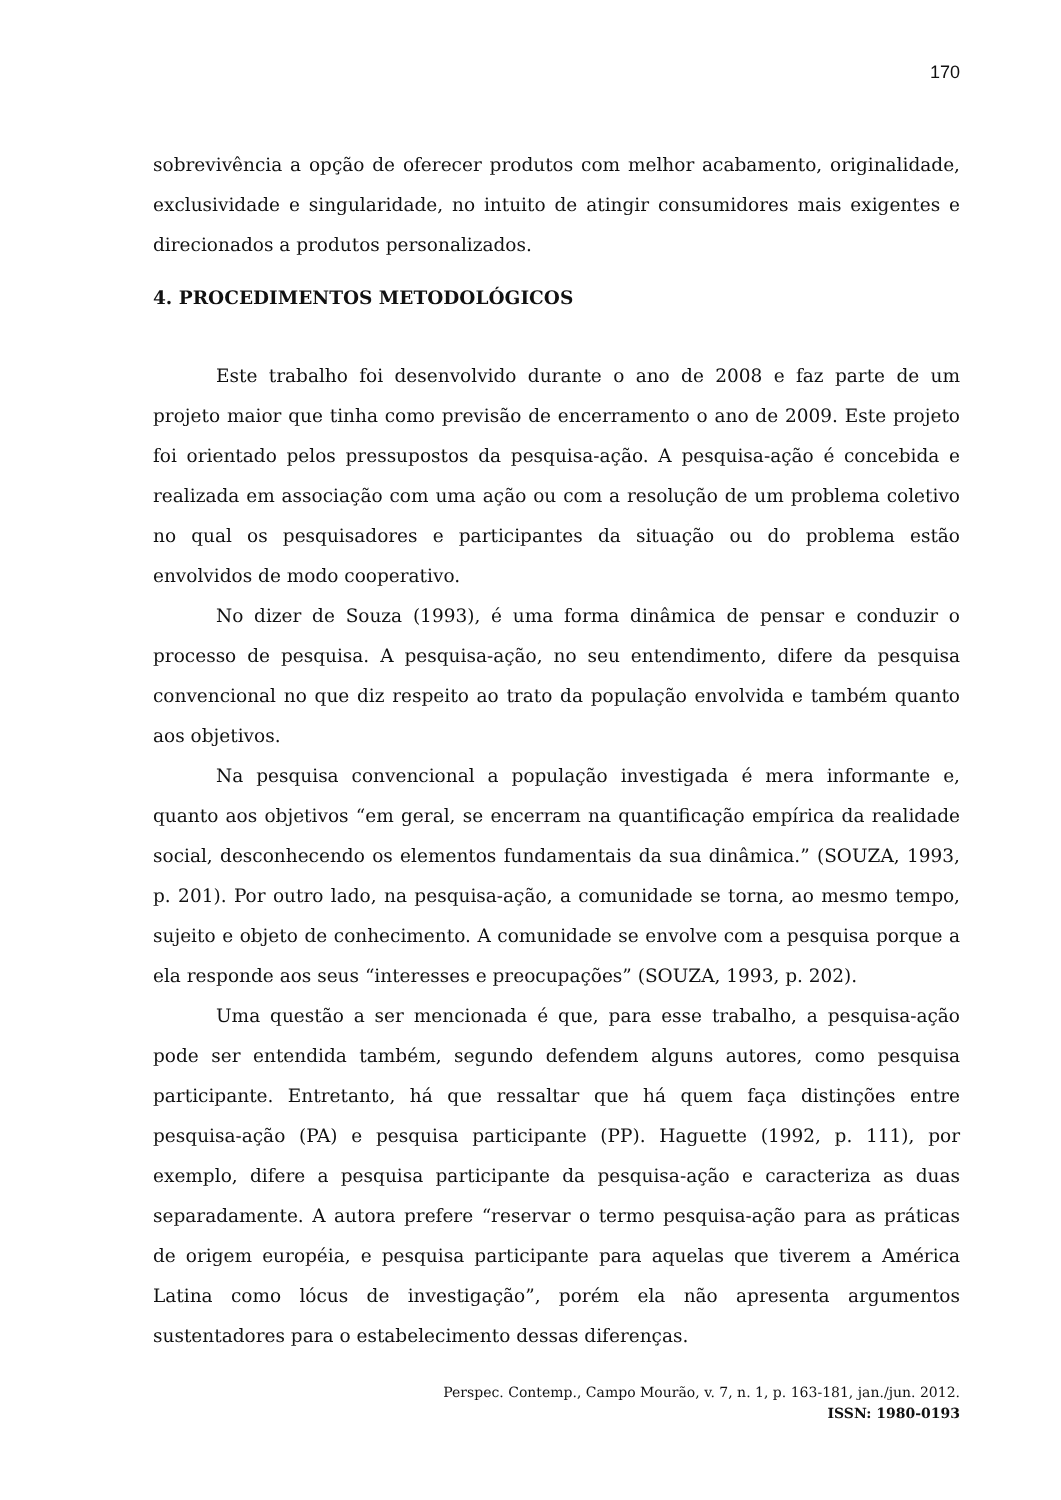170
sobrevivência a opção de oferecer produtos com melhor acabamento, originalidade, exclusividade e singularidade, no intuito de atingir consumidores mais exigentes e direcionados a produtos personalizados.
4. PROCEDIMENTOS METODOLÓGICOS
Este trabalho foi desenvolvido durante o ano de 2008 e faz parte de um projeto maior que tinha como previsão de encerramento o ano de 2009. Este projeto foi orientado pelos pressupostos da pesquisa-ação. A pesquisa-ação é concebida e realizada em associação com uma ação ou com a resolução de um problema coletivo no qual os pesquisadores e participantes da situação ou do problema estão envolvidos de modo cooperativo.
No dizer de Souza (1993), é uma forma dinâmica de pensar e conduzir o processo de pesquisa. A pesquisa-ação, no seu entendimento, difere da pesquisa convencional no que diz respeito ao trato da população envolvida e também quanto aos objetivos.
Na pesquisa convencional a população investigada é mera informante e, quanto aos objetivos “em geral, se encerram na quantificação empírica da realidade social, desconhecendo os elementos fundamentais da sua dinâmica.” (SOUZA, 1993, p. 201). Por outro lado, na pesquisa-ação, a comunidade se torna, ao mesmo tempo, sujeito e objeto de conhecimento. A comunidade se envolve com a pesquisa porque a ela responde aos seus “interesses e preocupações” (SOUZA, 1993, p. 202).
Uma questão a ser mencionada é que, para esse trabalho, a pesquisa-ação pode ser entendida também, segundo defendem alguns autores, como pesquisa participante. Entretanto, há que ressaltar que há quem faça distinções entre pesquisa-ação (PA) e pesquisa participante (PP). Haguette (1992, p. 111), por exemplo, difere a pesquisa participante da pesquisa-ação e caracteriza as duas separadamente. A autora prefere “reservar o termo pesquisa-ação para as práticas de origem européia, e pesquisa participante para aquelas que tiverem a América Latina como lócus de investigação”, porém ela não apresenta argumentos sustentadores para o estabelecimento dessas diferenças.
Perspec. Contemp., Campo Mourão, v. 7, n. 1, p. 163-181, jan./jun. 2012.
ISSN: 1980-0193